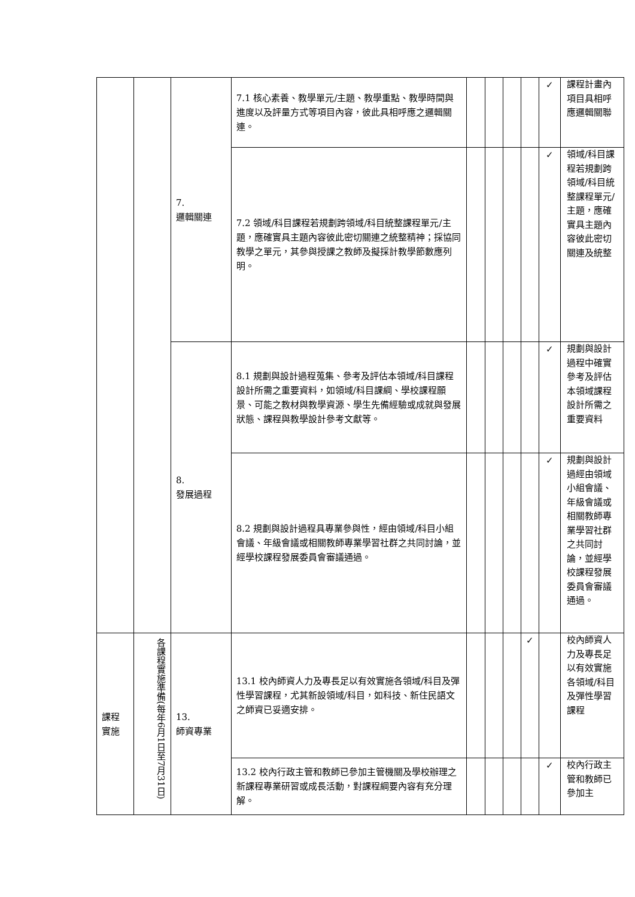| | | 7. 邏輯關連 | 7.1 核心素養、教學單元/主題、教學重點、教學時間與進度以及評量方式等項目內容，彼此具相呼應之邏輯關連。 | | | | | ✓ | 課程計畫內項目具相呼應邏輯關聯 |
| | | | 7.2 領域/科目課程若規劃跨領域/科目統整課程單元/主題，應確實具主題內容彼此密切關連之統整精神；採協同教學之單元，其參與授課之教師及擬採計教學節數應列明。 | | | | | ✓ | 領域/科目課程若規劃跨領域/科目統整課程單元/主題，應確實具主題內容彼此密切關連及統整 |
| | | 8. 發展過程 | 8.1 規劃與設計過程蒐集、參考及評估本領域/科目課程設計所需之重要資料，如領域/科目課綱、學校課程願景、可能之教材與教學資源、學生先備經驗或成就與發展狀態、課程與教學設計參考文獻等。 | | | | | ✓ | 規劃與設計過程中確實參考及評估本領域課程設計所需之重要資料 |
| | | | 8.2 規劃與設計過程具專業參與性，經由領域/科目小組會議、年級會議或相關教師專業學習社群之共同討論，並經學校課程發展委員會審議通過。 | | | | | ✓ | 規劃與設計過經由領域小組會議、年級會議或相關教師專業學習社群之共同討論，並經學校課程發展委員會審議通過。 |
| 課程 實施 | 各課程實施準備(每年6月1日至7月31日) | 13. 師資專業 | 13.1 校內師資人力及專長足以有效實施各領域/科目及彈性學習課程，尤其新設領域/科目，如科技、新住民語文之師資已妥適安排。 | | | | ✓ | | 校內師資人力及專長足以有效實施各領域/科目及彈性學習課程 |
| | | | 13.2 校內行政主管和教師已參加主管機關及學校辦理之新課程專業研習或成長活動，對課程綱要內容有充分理解。 | | | | | ✓ | 校內行政主管和教師已參加主 |